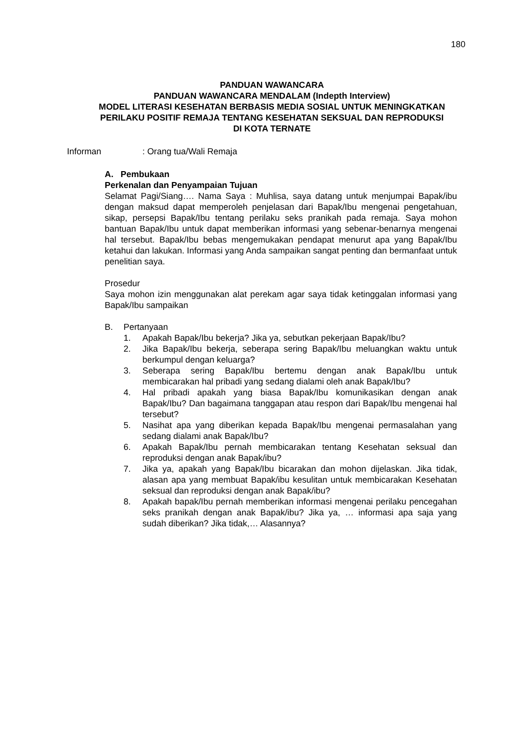180
PANDUAN WAWANCARA
PANDUAN WAWANCARA MENDALAM (Indepth Interview)
MODEL LITERASI KESEHATAN BERBASIS MEDIA SOSIAL UNTUK MENINGKATKAN
PERILAKU POSITIF REMAJA TENTANG KESEHATAN SEKSUAL DAN REPRODUKSI
DI KOTA TERNATE
Informan: Orang tua/Wali Remaja
A. Pembukaan
Perkenalan dan Penyampaian Tujuan
Selamat Pagi/Siang…. Nama Saya : Muhlisa, saya datang untuk menjumpai Bapak/ibu dengan maksud dapat memperoleh penjelasan dari Bapak/Ibu mengenai pengetahuan, sikap, persepsi Bapak/Ibu tentang perilaku seks pranikah pada remaja. Saya mohon bantuan Bapak/Ibu untuk dapat memberikan informasi yang sebenar-benarnya mengenai hal tersebut. Bapak/Ibu bebas mengemukakan pendapat menurut apa yang Bapak/Ibu ketahui dan lakukan. Informasi yang Anda sampaikan sangat penting dan bermanfaat untuk penelitian saya.
Prosedur
Saya mohon izin menggunakan alat perekam agar saya tidak ketinggalan informasi yang Bapak/Ibu sampaikan
B. Pertanyaan
1. Apakah Bapak/Ibu bekerja? Jika ya, sebutkan pekerjaan Bapak/Ibu?
2. Jika Bapak/Ibu bekerja, seberapa sering Bapak/Ibu meluangkan waktu untuk berkumpul dengan keluarga?
3. Seberapa sering Bapak/Ibu bertemu dengan anak Bapak/Ibu untuk membicarakan hal pribadi yang sedang dialami oleh anak Bapak/Ibu?
4. Hal pribadi apakah yang biasa Bapak/Ibu komunikasikan dengan anak Bapak/Ibu? Dan bagaimana tanggapan atau respon dari Bapak/Ibu mengenai hal tersebut?
5. Nasihat apa yang diberikan kepada Bapak/Ibu mengenai permasalahan yang sedang dialami anak Bapak/Ibu?
6. Apakah Bapak/Ibu pernah membicarakan tentang Kesehatan seksual dan reproduksi dengan anak Bapak/ibu?
7. Jika ya, apakah yang Bapak/Ibu bicarakan dan mohon dijelaskan. Jika tidak, alasan apa yang membuat Bapak/ibu kesulitan untuk membicarakan Kesehatan seksual dan reproduksi dengan anak Bapak/ibu?
8. Apakah bapak/Ibu pernah memberikan informasi mengenai perilaku pencegahan seks pranikah dengan anak Bapak/ibu? Jika ya, … informasi apa saja yang sudah diberikan? Jika tidak,… Alasannya?